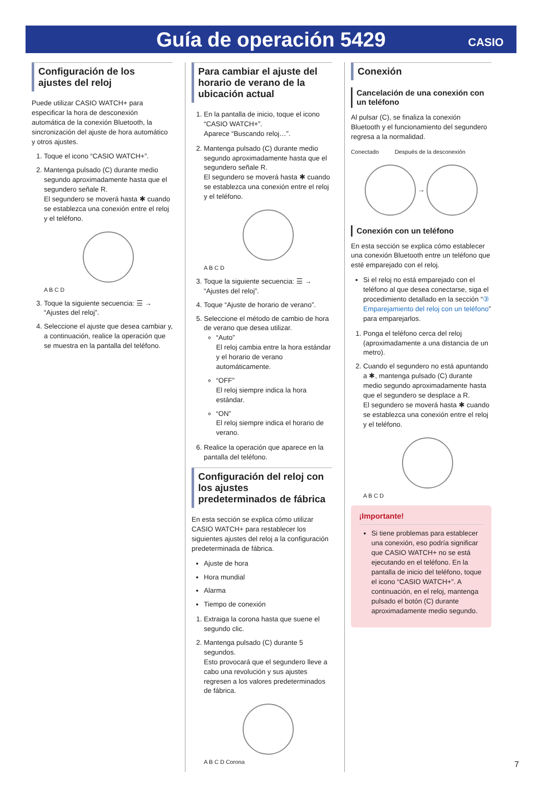Guía de operación 5429
CASIO
Configuración de los ajustes del reloj
Puede utilizar CASIO WATCH+ para especificar la hora de desconexión automática de la conexión Bluetooth, la sincronización del ajuste de hora automático y otros ajustes.
1. Toque el icono “CASIO WATCH+”.
2. Mantenga pulsado (C) durante medio segundo aproximadamente hasta que el segundero señale R.
El segundero se moverá hasta ✱ cuando se establezca una conexión entre el reloj y el teléfono.
A B C D
3. Toque la siguiente secuencia: ☰ → “Ajustes del reloj”.
4. Seleccione el ajuste que desea cambiar y, a continuación, realice la operación que se muestra en la pantalla del teléfono.
Para cambiar el ajuste del horario de verano de la ubicación actual
1. En la pantalla de inicio, toque el icono “CASIO WATCH+”.
Aparece “Buscando reloj…”.
2. Mantenga pulsado (C) durante medio segundo aproximadamente hasta que el segundero señale R.
El segundero se moverá hasta ✱ cuando se establezca una conexión entre el reloj y el teléfono.
A B C D
3. Toque la siguiente secuencia: ☰ → “Ajustes del reloj”.
4. Toque “Ajuste de horario de verano”.
5. Seleccione el método de cambio de hora de verano que desea utilizar.
“Auto”
El reloj cambia entre la hora estándar y el horario de verano automáticamente.
“OFF”
El reloj siempre indica la hora estándar.
“ON”
El reloj siempre indica el horario de verano.
6. Realice la operación que aparece en la pantalla del teléfono.
Configuración del reloj con los ajustes predeterminados de fábrica
En esta sección se explica cómo utilizar CASIO WATCH+ para restablecer los siguientes ajustes del reloj a la configuración predeterminada de fábrica.
Ajuste de hora
Hora mundial
Alarma
Tiempo de conexión
1. Extraiga la corona hasta que suene el segundo clic.
2. Mantenga pulsado (C) durante 5 segundos.
Esto provocará que el segundero lleve a cabo una revolución y sus ajustes regresen a los valores predeterminados de fábrica.
A B C D Corona
Conexión
Cancelación de una conexión con un teléfono
Al pulsar (C), se finaliza la conexión Bluetooth y el funcionamiento del segundero regresa a la normalidad.
Conectado Después de la desconexión
→
Conexión con un teléfono
En esta sección se explica cómo establecer una conexión Bluetooth entre un teléfono que esté emparejado con el reloj.
Si el reloj no está emparejado con el teléfono al que desea conectarse, siga el procedimiento detallado en la sección “③ Emparejamiento del reloj con un teléfono” para emparejarlos.
1. Ponga el teléfono cerca del reloj (aproximadamente a una distancia de un metro).
2. Cuando el segundero no está apuntando a ✱, mantenga pulsado (C) durante medio segundo aproximadamente hasta que el segundero se desplace a R.
El segundero se moverá hasta ✱ cuando se establezca una conexión entre el reloj y el teléfono.
A B C D
¡Importante!
Si tiene problemas para establecer una conexión, eso podría significar que CASIO WATCH+ no se está ejecutando en el teléfono. En la pantalla de inicio del teléfono, toque el icono “CASIO WATCH+”. A continuación, en el reloj, mantenga pulsado el botón (C) durante aproximadamente medio segundo.
7